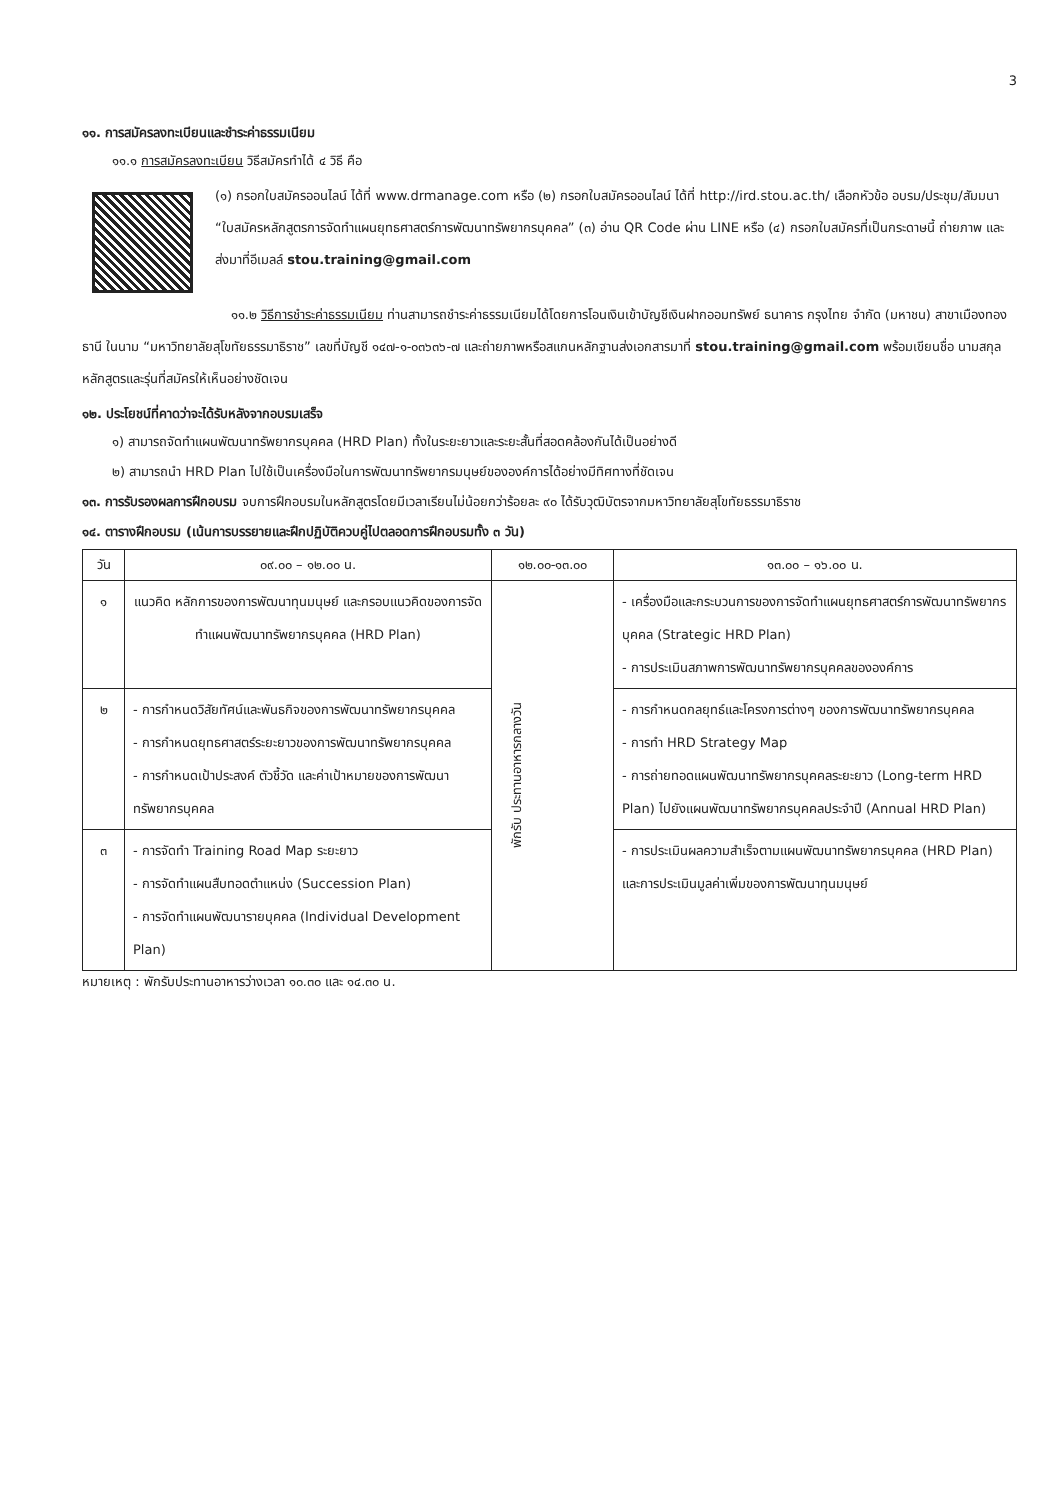3
๑๑. การสมัครลงทะเบียนและชำระค่าธรรมเนียม
๑๑.๑ การสมัครลงทะเบียน วิธีสมัครทำได้ ๔ วิธี คือ
(๑) กรอกใบสมัครออนไลน์ ได้ที่ www.drmanage.com หรือ (๒) กรอกใบสมัครออนไลน์ ได้ที่ http://ird.stou.ac.th/ เลือกหัวข้อ อบรม/ประชุม/สัมมนา “ใบสมัครหลักสูตรการจัดทำแผนยุทธศาสตร์การพัฒนาทรัพยากรบุคคล” (๓) อ่าน QR Code ผ่าน LINE หรือ (๔) กรอกใบสมัครที่เป็นกระดาษนี้ ถ่ายภาพ และส่งมาที่อีเมลล์ stou.training@gmail.com
๑๑.๒ วิธีการชำระค่าธรรมเนียม ท่านสามารถชำระค่าธรรมเนียมได้โดยการโอนเงินเข้าบัญชีเงินฝากออมทรัพย์ ธนาคาร กรุงไทย จำกัด (มหาชน) สาขาเมืองทองธานี ในนาม “มหาวิทยาลัยสุโขทัยธรรมาธิราช” เลขที่บัญชี ๑๔๗-๑-๐๓๖๓๖-๗ และถ่ายภาพหรือสแกนหลักฐานส่งเอกสารมาที่ stou.training@gmail.com พร้อมเขียนชื่อ นามสกุล หลักสูตรและรุ่นที่สมัครให้เห็นอย่างชัดเจน
๑๒. ประโยชน์ที่คาดว่าจะได้รับหลังจากอบรมเสร็จ
๑) สามารถจัดทำแผนพัฒนาทรัพยากรบุคคล (HRD Plan) ทั้งในระยะยาวและระยะสั้นที่สอดคล้องกันได้เป็นอย่างดี
๒) สามารถนำ HRD Plan ไปใช้เป็นเครื่องมือในการพัฒนาทรัพยากรมนุษย์ขององค์การได้อย่างมีทิศทางที่ชัดเจน
๑๓. การรับรองผลการฝึกอบรม จบการฝึกอบรมในหลักสูตรโดยมีเวลาเรียนไม่น้อยกว่าร้อยละ ๙๐ ได้รับวุฒิบัตรจากมหาวิทยาลัยสุโขทัยธรรมาธิราช
๑๔. ตารางฝึกอบรม (เน้นการบรรยายและฝึกปฏิบัติควบคู่ไปตลอดการฝึกอบรมทั้ง ๓ วัน)
| วัน | ๐๙.๐๐ – ๑๒.๐๐ น. | ๑๒.๐๐-๑๓.๐๐ | ๑๓.๐๐ – ๑๖.๐๐ น. |
| --- | --- | --- | --- |
| ๑ | แนวคิด หลักการของการพัฒนาทุนมนุษย์ และกรอบแนวคิดของการจัดทำแผนพัฒนาทรัพยากรบุคคล (HRD Plan) | พักรับ ประทานอาหารกลางวัน | - เครื่องมือและกระบวนการของการจัดทำแผนยุทธศาสตร์การพัฒนาทรัพยากรบุคคล (Strategic HRD Plan) - การประเมินสภาพการพัฒนาทรัพยากรบุคคลขององค์การ |
| ๒ | - การกำหนดวิสัยทัศน์และพันธกิจของการพัฒนาทรัพยากรบุคคล - การกำหนดยุทธศาสตร์ระยะยาวของการพัฒนาทรัพยากรบุคคล - การกำหนดเป้าประสงค์ ตัวชี้วัด และค่าเป้าหมายของการพัฒนาทรัพยากรบุคคล | | - การกำหนดกลยุทธ์และโครงการต่างๆ ของการพัฒนาทรัพยากรบุคคล - การทำ HRD Strategy Map - การถ่ายทอดแผนพัฒนาทรัพยากรบุคคลระยะยาว (Long-term HRD Plan) ไปยังแผนพัฒนาทรัพยากรบุคคลประจำปี (Annual HRD Plan) |
| ๓ | - การจัดทำ Training Road Map ระยะยาว - การจัดทำแผนสืบทอดตำแหน่ง (Succession Plan) - การจัดทำแผนพัฒนารายบุคคล (Individual Development Plan) | | - การประเมินผลความสำเร็จตามแผนพัฒนาทรัพยากรบุคคล (HRD Plan) และการประเมินมูลค่าเพิ่มของการพัฒนาทุนมนุษย์ |
หมายเหตุ : พักรับประทานอาหารว่างเวลา ๑๐.๓๐ และ ๑๔.๓๐ น.